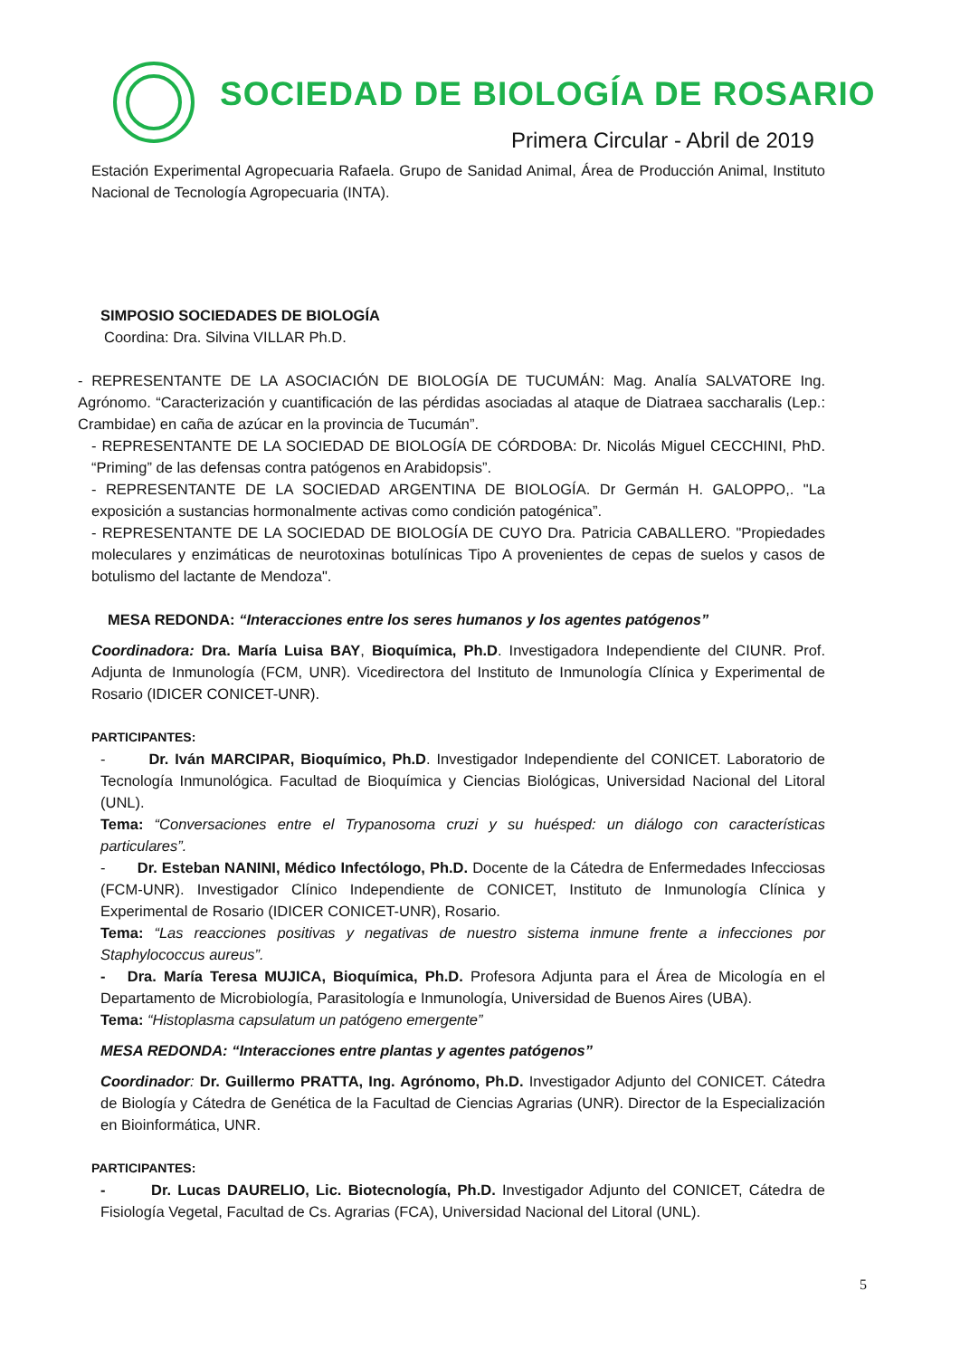SOCIEDAD DE BIOLOGÍA DE ROSARIO
Primera Circular - Abril de 2019
Estación Experimental Agropecuaria Rafaela. Grupo de Sanidad Animal, Área de Producción Animal, Instituto Nacional de Tecnología Agropecuaria (INTA).
SIMPOSIO SOCIEDADES DE BIOLOGÍA
Coordina: Dra. Silvina VILLAR Ph.D.
- REPRESENTANTE DE LA ASOCIACIÓN DE BIOLOGÍA DE TUCUMÁN: Mag. Analía SALVATORE Ing. Agrónomo. “Caracterización y cuantificación de las pérdidas asociadas al ataque de Diatraea saccharalis (Lep.: Crambidae) en caña de azúcar en la provincia de Tucumán”.
- REPRESENTANTE DE LA SOCIEDAD DE BIOLOGÍA DE CÓRDOBA: Dr. Nicolás Miguel CECCHINI, PhD. “Priming” de las defensas contra patógenos en Arabidopsis”.
- REPRESENTANTE DE LA SOCIEDAD ARGENTINA DE BIOLOGÍA. Dr Germán H. GALOPPO,. "La exposición a sustancias hormonalmente activas como condición patogénica”.
- REPRESENTANTE DE LA SOCIEDAD DE BIOLOGÍA DE CUYO Dra. Patricia CABALLERO. "Propiedades moleculares y enzimáticas de neurotoxinas botulínicas Tipo A provenientes de cepas de suelos y casos de botulismo del lactante de Mendoza".
MESA REDONDA: “Interacciones entre los seres humanos y los agentes patógenos”
Coordinadora: Dra. María Luisa BAY, Bioquímica, Ph.D. Investigadora Independiente del CIUNR. Prof. Adjunta de Inmunología (FCM, UNR). Vicedirectora del Instituto de Inmunología Clínica y Experimental de Rosario (IDICER CONICET-UNR).
PARTICIPANTES:
- Dr. Iván MARCIPAR, Bioquímico, Ph.D. Investigador Independiente del CONICET. Laboratorio de Tecnología Inmunológica. Facultad de Bioquímica y Ciencias Biológicas, Universidad Nacional del Litoral (UNL).
Tema: “Conversaciones entre el Trypanosoma cruzi y su huésped: un diálogo con características particulares”.
- Dr. Esteban NANINI, Médico Infectólogo, Ph.D. Docente de la Cátedra de Enfermedades Infecciosas (FCM-UNR). Investigador Clínico Independiente de CONICET, Instituto de Inmunología Clínica y Experimental de Rosario (IDICER CONICET-UNR), Rosario.
Tema: “Las reacciones positivas y negativas de nuestro sistema inmune frente a infecciones por Staphylococcus aureus”.
- Dra. María Teresa MUJICA, Bioquímica, Ph.D. Profesora Adjunta para el Área de Micología en el Departamento de Microbiología, Parasitología e Inmunología, Universidad de Buenos Aires (UBA).
Tema: “Histoplasma capsulatum un patógeno emergente”
MESA REDONDA: “Interacciones entre plantas y agentes patógenos”
Coordinador: Dr. Guillermo PRATTA, Ing. Agrónomo, Ph.D. Investigador Adjunto del CONICET. Cátedra de Biología y Cátedra de Genética de la Facultad de Ciencias Agrarias (UNR). Director de la Especialización en Bioinformática, UNR.
PARTICIPANTES:
- Dr. Lucas DAURELIO, Lic. Biotecnología, Ph.D. Investigador Adjunto del CONICET, Cátedra de Fisiología Vegetal, Facultad de Cs. Agrarias (FCA), Universidad Nacional del Litoral (UNL).
5